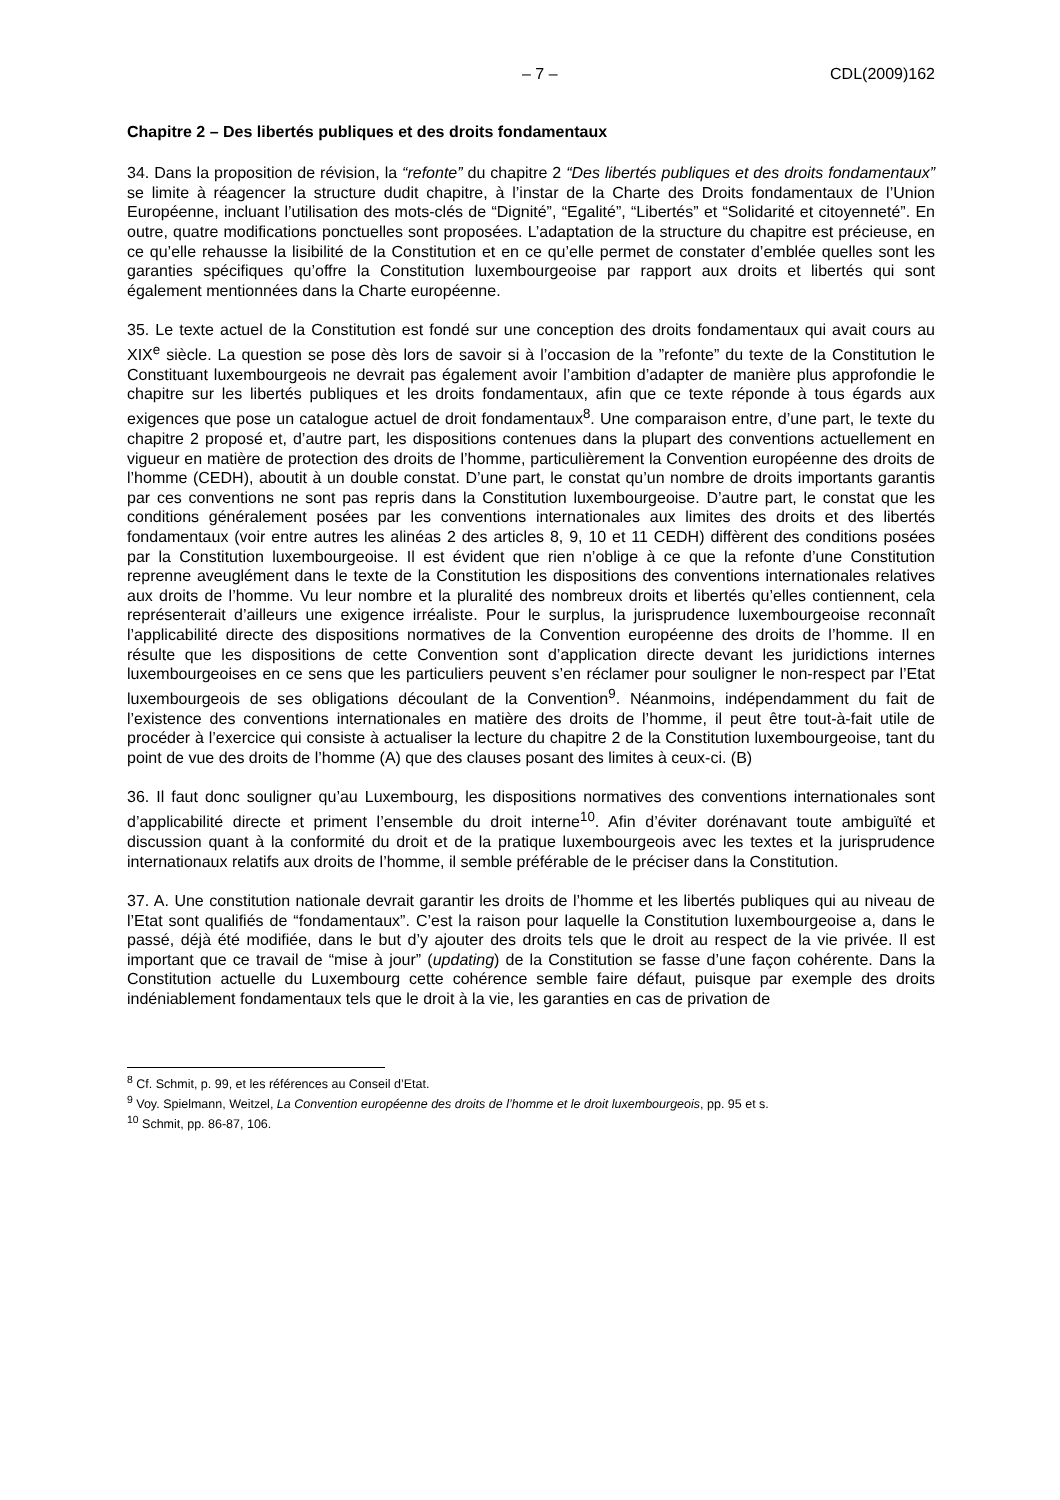– 7 – CDL(2009)162
Chapitre 2 – Des libertés publiques et des droits fondamentaux
34. Dans la proposition de révision, la “refonte” du chapitre 2 “Des libertés publiques et des droits fondamentaux” se limite à réagencer la structure dudit chapitre, à l’instar de la Charte des Droits fondamentaux de l’Union Européenne, incluant l’utilisation des mots-clés de “Dignité”, “Egalité”, “Libertés” et “Solidarité et citoyenneté”. En outre, quatre modifications ponctuelles sont proposées. L’adaptation de la structure du chapitre est précieuse, en ce qu’elle rehausse la lisibilité de la Constitution et en ce qu’elle permet de constater d’emblée quelles sont les garanties spécifiques qu’offre la Constitution luxembourgeoise par rapport aux droits et libertés qui sont également mentionnées dans la Charte européenne.
35. Le texte actuel de la Constitution est fondé sur une conception des droits fondamentaux qui avait cours au XIX<sup>e</sup> siècle. La question se pose dès lors de savoir si à l’occasion de la ”refonte” du texte de la Constitution le Constituant luxembourgeois ne devrait pas également avoir l’ambition d’adapter de manière plus approfondie le chapitre sur les libertés publiques et les droits fondamentaux, afin que ce texte réponde à tous égards aux exigences que pose un catalogue actuel de droit fondamentaux<sup>8</sup>. Une comparaison entre, d’une part, le texte du chapitre 2 proposé et, d’autre part, les dispositions contenues dans la plupart des conventions actuellement en vigueur en matière de protection des droits de l’homme, particulièrement la Convention européenne des droits de l’homme (CEDH), aboutit à un double constat. D’une part, le constat qu’un nombre de droits importants garantis par ces conventions ne sont pas repris dans la Constitution luxembourgeoise. D’autre part, le constat que les conditions généralement posées par les conventions internationales aux limites des droits et des libertés fondamentaux (voir entre autres les alinéas 2 des articles 8, 9, 10 et 11 CEDH) diffèrent des conditions posées par la Constitution luxembourgeoise. Il est évident que rien n’oblige à ce que la refonte d’une Constitution reprenne aveuglément dans le texte de la Constitution les dispositions des conventions internationales relatives aux droits de l’homme. Vu leur nombre et la pluralité des nombreux droits et libertés qu’elles contiennent, cela représenterait d’ailleurs une exigence irréaliste. Pour le surplus, la jurisprudence luxembourgeoise reconnaît l’applicabilité directe des dispositions normatives de la Convention européenne des droits de l’homme. Il en résulte que les dispositions de cette Convention sont d’application directe devant les juridictions internes luxembourgeoises en ce sens que les particuliers peuvent s’en réclamer pour souligner le non-respect par l’Etat luxembourgeois de ses obligations découlant de la Convention<sup>9</sup>. Néanmoins, indépendamment du fait de l’existence des conventions internationales en matière des droits de l’homme, il peut être tout-à-fait utile de procéder à l’exercice qui consiste à actualiser la lecture du chapitre 2 de la Constitution luxembourgeoise, tant du point de vue des droits de l’homme (A) que des clauses posant des limites à ceux-ci. (B)
36. Il faut donc souligner qu’au Luxembourg, les dispositions normatives des conventions internationales sont d’applicabilité directe et priment l’ensemble du droit interne<sup>10</sup>. Afin d’éviter dorénavant toute ambiguïté et discussion quant à la conformité du droit et de la pratique luxembourgeois avec les textes et la jurisprudence internationaux relatifs aux droits de l’homme, il semble préférable de le préciser dans la Constitution.
37. A. Une constitution nationale devrait garantir les droits de l’homme et les libertés publiques qui au niveau de l’Etat sont qualifiés de “fondamentaux”. C’est la raison pour laquelle la Constitution luxembourgeoise a, dans le passé, déjà été modifiée, dans le but d’y ajouter des droits tels que le droit au respect de la vie privée. Il est important que ce travail de “mise à jour” (updating) de la Constitution se fasse d’une façon cohérente. Dans la Constitution actuelle du Luxembourg cette cohérence semble faire défaut, puisque par exemple des droits indéniablement fondamentaux tels que le droit à la vie, les garanties en cas de privation de
<sup>8</sup> Cf. Schmit, p. 99, et les références au Conseil d’Etat.
<sup>9</sup> Voy. Spielmann, Weitzel, La Convention européenne des droits de l’homme et le droit luxembourgeois, pp. 95 et s.
<sup>10</sup> Schmit, pp. 86-87, 106.